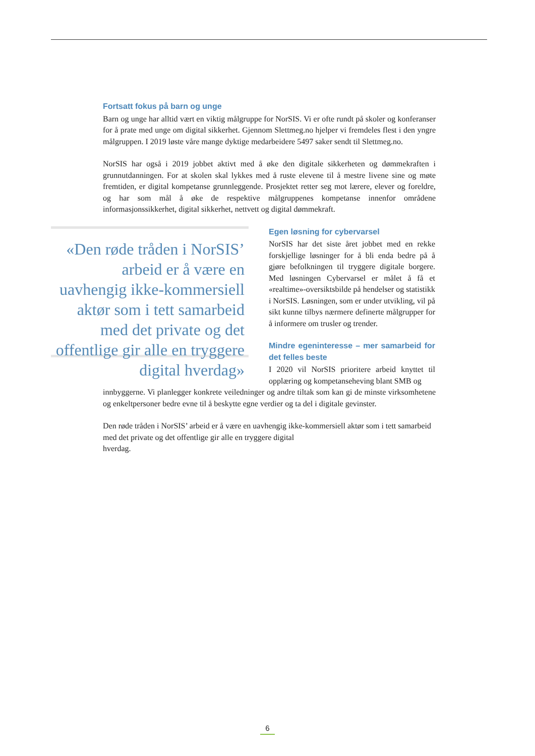Fortsatt fokus på barn og unge
Barn og unge har alltid vært en viktig målgruppe for NorSIS. Vi er ofte rundt på skoler og konferanser for å prate med unge om digital sikkerhet. Gjennom Slettmeg.no hjelper vi fremdeles flest i den yngre målgruppen. I 2019 løste våre mange dyktige medarbeidere 5497 saker sendt til Slettmeg.no.
NorSIS har også i 2019 jobbet aktivt med å øke den digitale sikkerheten og dømmekraften i grunnutdanningen. For at skolen skal lykkes med å ruste elevene til å mestre livene sine og møte fremtiden, er digital kompetanse grunnleggende. Prosjektet retter seg mot lærere, elever og foreldre, og har som mål å øke de respektive målgruppenes kompetanse innenfor områdene informasjonssikkerhet, digital sikkerhet, nettvett og digital dømmekraft.
«Den røde tråden i NorSIS’ arbeid er å være en uavhengig ikke-kommersiell aktør som i tett samarbeid med det private og det offentlige gir alle en tryggere digital hverdag»
Egen løsning for cybervarsel
NorSIS har det siste året jobbet med en rekke forskjellige løsninger for å bli enda bedre på å gjøre befolkningen til tryggere digitale borgere. Med løsningen Cybervarsel er målet å få et «realtime»-oversiktsbilde på hendelser og statistikk i NorSIS. Løsningen, som er under utvikling, vil på sikt kunne tilbys nærmere definerte målgrupper for å informere om trusler og trender.
Mindre egeninteresse – mer samarbeid for det felles beste
I 2020 vil NorSIS prioritere arbeid knyttet til opplæring og kompetanseheving blant SMB og
innbyggerne. Vi planlegger konkrete veiledninger og andre tiltak som kan gi de minste virksomhetene og enkeltpersoner bedre evne til å beskytte egne verdier og ta del i digitale gevinster.
Den røde tråden i NorSIS’ arbeid er å være en uavhengig ikke-kommersiell aktør som i tett samarbeid med det private og det offentlige gir alle en tryggere digital
hverdag.
6